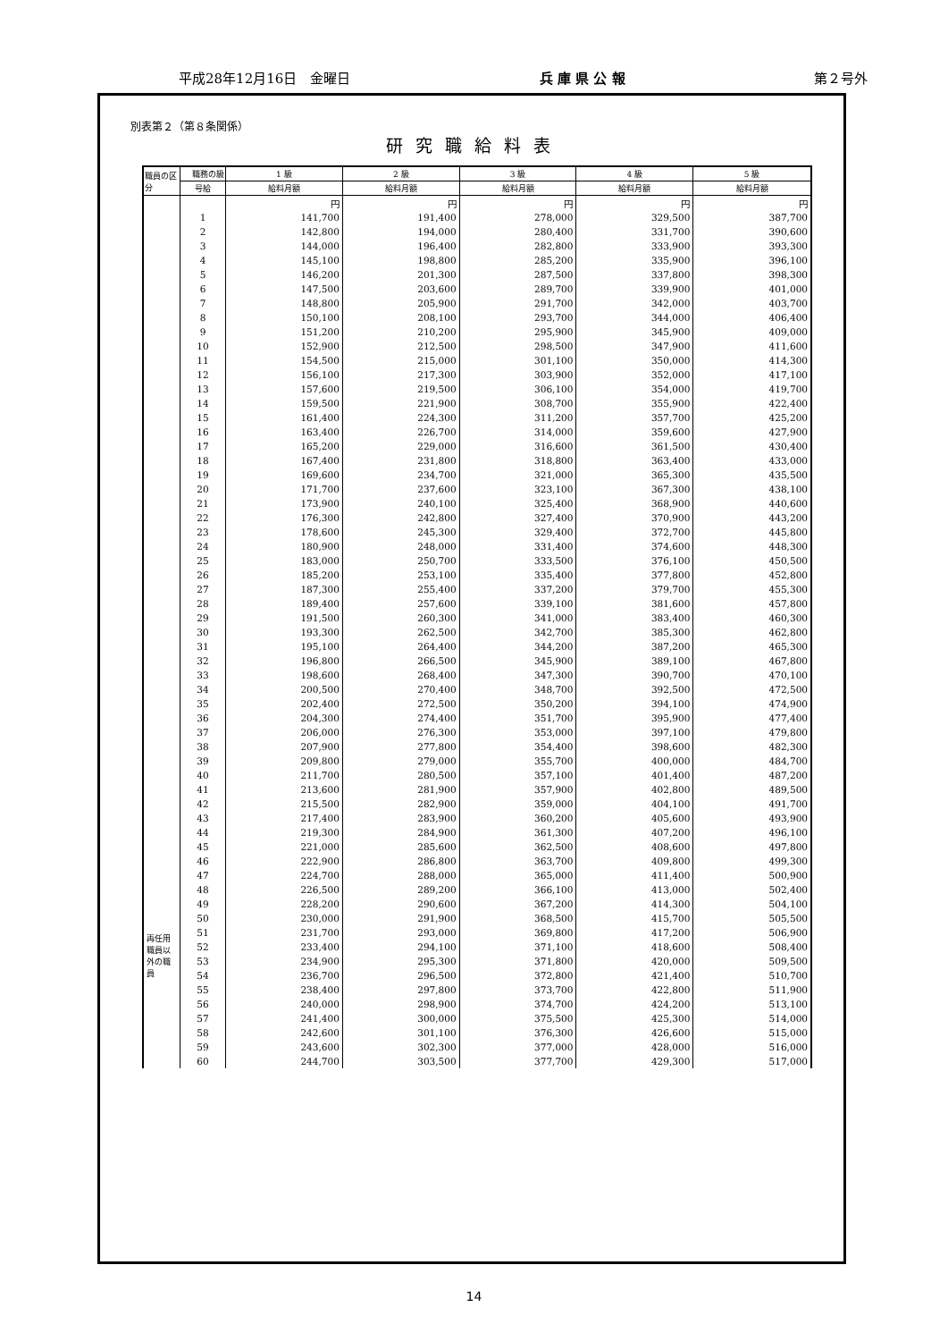平成28年12月16日　金曜日 兵 庫 県 公 報 第２号外
別表第２（第８条関係）
研究職給料表
| 職員の区分 | 職務の級 | 1 級 | 2 級 | 3 級 | 4 級 | 5 級 |
| --- | --- | --- | --- | --- | --- | --- |
| | 号給 | 給料月額 | 給料月額 | 給料月額 | 給料月額 | 給料月額 |
| 再任用職員以外の職員 | | 円 | 円 | 円 | 円 | 円 |
| | 1 | 141,700 | 191,400 | 278,000 | 329,500 | 387,700 |
| | 2 | 142,800 | 194,000 | 280,400 | 331,700 | 390,600 |
| | 3 | 144,000 | 196,400 | 282,800 | 333,900 | 393,300 |
| | 4 | 145,100 | 198,800 | 285,200 | 335,900 | 396,100 |
| | 5 | 146,200 | 201,300 | 287,500 | 337,800 | 398,300 |
| | 6 | 147,500 | 203,600 | 289,700 | 339,900 | 401,000 |
| | 7 | 148,800 | 205,900 | 291,700 | 342,000 | 403,700 |
| | 8 | 150,100 | 208,100 | 293,700 | 344,000 | 406,400 |
| | 9 | 151,200 | 210,200 | 295,900 | 345,900 | 409,000 |
| | 10 | 152,900 | 212,500 | 298,500 | 347,900 | 411,600 |
| | 11 | 154,500 | 215,000 | 301,100 | 350,000 | 414,300 |
| | 12 | 156,100 | 217,300 | 303,900 | 352,000 | 417,100 |
| | 13 | 157,600 | 219,500 | 306,100 | 354,000 | 419,700 |
| | 14 | 159,500 | 221,900 | 308,700 | 355,900 | 422,400 |
| | 15 | 161,400 | 224,300 | 311,200 | 357,700 | 425,200 |
| | 16 | 163,400 | 226,700 | 314,000 | 359,600 | 427,900 |
| | 17 | 165,200 | 229,000 | 316,600 | 361,500 | 430,400 |
| | 18 | 167,400 | 231,800 | 318,800 | 363,400 | 433,000 |
| | 19 | 169,600 | 234,700 | 321,000 | 365,300 | 435,500 |
| | 20 | 171,700 | 237,600 | 323,100 | 367,300 | 438,100 |
| | 21 | 173,900 | 240,100 | 325,400 | 368,900 | 440,600 |
| | 22 | 176,300 | 242,800 | 327,400 | 370,900 | 443,200 |
| | 23 | 178,600 | 245,300 | 329,400 | 372,700 | 445,800 |
| | 24 | 180,900 | 248,000 | 331,400 | 374,600 | 448,300 |
| | 25 | 183,000 | 250,700 | 333,500 | 376,100 | 450,500 |
| | 26 | 185,200 | 253,100 | 335,400 | 377,800 | 452,800 |
| | 27 | 187,300 | 255,400 | 337,200 | 379,700 | 455,300 |
| | 28 | 189,400 | 257,600 | 339,100 | 381,600 | 457,800 |
| | 29 | 191,500 | 260,300 | 341,000 | 383,400 | 460,300 |
| | 30 | 193,300 | 262,500 | 342,700 | 385,300 | 462,800 |
| | 31 | 195,100 | 264,400 | 344,200 | 387,200 | 465,300 |
| | 32 | 196,800 | 266,500 | 345,900 | 389,100 | 467,800 |
| | 33 | 198,600 | 268,400 | 347,300 | 390,700 | 470,100 |
| | 34 | 200,500 | 270,400 | 348,700 | 392,500 | 472,500 |
| | 35 | 202,400 | 272,500 | 350,200 | 394,100 | 474,900 |
| | 36 | 204,300 | 274,400 | 351,700 | 395,900 | 477,400 |
| | 37 | 206,000 | 276,300 | 353,000 | 397,100 | 479,800 |
| | 38 | 207,900 | 277,800 | 354,400 | 398,600 | 482,300 |
| | 39 | 209,800 | 279,000 | 355,700 | 400,000 | 484,700 |
| | 40 | 211,700 | 280,500 | 357,100 | 401,400 | 487,200 |
| | 41 | 213,600 | 281,900 | 357,900 | 402,800 | 489,500 |
| | 42 | 215,500 | 282,900 | 359,000 | 404,100 | 491,700 |
| | 43 | 217,400 | 283,900 | 360,200 | 405,600 | 493,900 |
| | 44 | 219,300 | 284,900 | 361,300 | 407,200 | 496,100 |
| | 45 | 221,000 | 285,600 | 362,500 | 408,600 | 497,800 |
| | 46 | 222,900 | 286,800 | 363,700 | 409,800 | 499,300 |
| | 47 | 224,700 | 288,000 | 365,000 | 411,400 | 500,900 |
| | 48 | 226,500 | 289,200 | 366,100 | 413,000 | 502,400 |
| | 49 | 228,200 | 290,600 | 367,200 | 414,300 | 504,100 |
| | 50 | 230,000 | 291,900 | 368,500 | 415,700 | 505,500 |
| | 51 | 231,700 | 293,000 | 369,800 | 417,200 | 506,900 |
| | 52 | 233,400 | 294,100 | 371,100 | 418,600 | 508,400 |
| | 53 | 234,900 | 295,300 | 371,800 | 420,000 | 509,500 |
| | 54 | 236,700 | 296,500 | 372,800 | 421,400 | 510,700 |
| | 55 | 238,400 | 297,800 | 373,700 | 422,800 | 511,900 |
| | 56 | 240,000 | 298,900 | 374,700 | 424,200 | 513,100 |
| | 57 | 241,400 | 300,000 | 375,500 | 425,300 | 514,000 |
| | 58 | 242,600 | 301,100 | 376,300 | 426,600 | 515,000 |
| | 59 | 243,600 | 302,300 | 377,000 | 428,000 | 516,000 |
| | 60 | 244,700 | 303,500 | 377,700 | 429,300 | 517,000 |
14